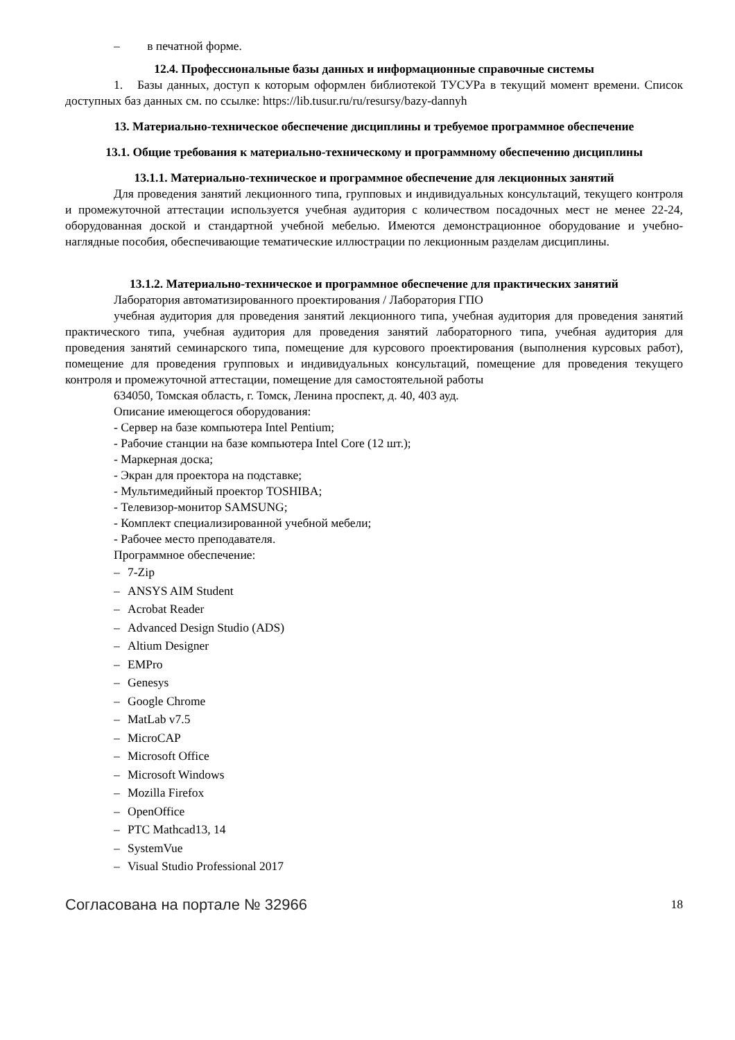– в печатной форме.
12.4. Профессиональные базы данных и информационные справочные системы
1. Базы данных, доступ к которым оформлен библиотекой ТУСУРа в текущий момент времени. Список доступных баз данных см. по ссылке: https://lib.tusur.ru/ru/resursy/bazy-dannyh
13. Материально-техническое обеспечение дисциплины и требуемое программное обеспечение
13.1. Общие требования к материально-техническому и программному обеспечению дисциплины
13.1.1. Материально-техническое и программное обеспечение для лекционных занятий
Для проведения занятий лекционного типа, групповых и индивидуальных консультаций, текущего контроля и промежуточной аттестации используется учебная аудитория с количеством посадочных мест не менее 22-24, оборудованная доской и стандартной учебной мебелью. Имеются демонстрационное оборудование и учебно-наглядные пособия, обеспечивающие тематические иллюстрации по лекционным разделам дисциплины.
13.1.2. Материально-техническое и программное обеспечение для практических занятий
Лаборатория автоматизированного проектирования / Лаборатория ГПО
учебная аудитория для проведения занятий лекционного типа, учебная аудитория для проведения занятий практического типа, учебная аудитория для проведения занятий лабораторного типа, учебная аудитория для проведения занятий семинарского типа, помещение для курсового проектирования (выполнения курсовых работ), помещение для проведения групповых и индивидуальных консультаций, помещение для проведения текущего контроля и промежуточной аттестации, помещение для самостоятельной работы
634050, Томская область, г. Томск, Ленина проспект, д. 40, 403 ауд.
Описание имеющегося оборудования:
- Сервер на базе компьютера Intel Pentium;
- Рабочие станции на базе компьютера Intel Core (12 шт.);
- Маркерная доска;
- Экран для проектора на подставке;
- Мультимедийный проектор TOSHIBA;
- Телевизор-монитор SAMSUNG;
- Комплект специализированной учебной мебели;
- Рабочее место преподавателя.
Программное обеспечение:
– 7-Zip
– ANSYS AIM Student
– Acrobat Reader
– Advanced Design Studio (ADS)
– Altium Designer
– EMPro
– Genesys
– Google Chrome
– MatLab v7.5
– MicroCAP
– Microsoft Office
– Microsoft Windows
– Mozilla Firefox
– OpenOffice
– PTC Mathcad13, 14
– SystemVue
– Visual Studio Professional 2017
Согласована на портале № 32966 18